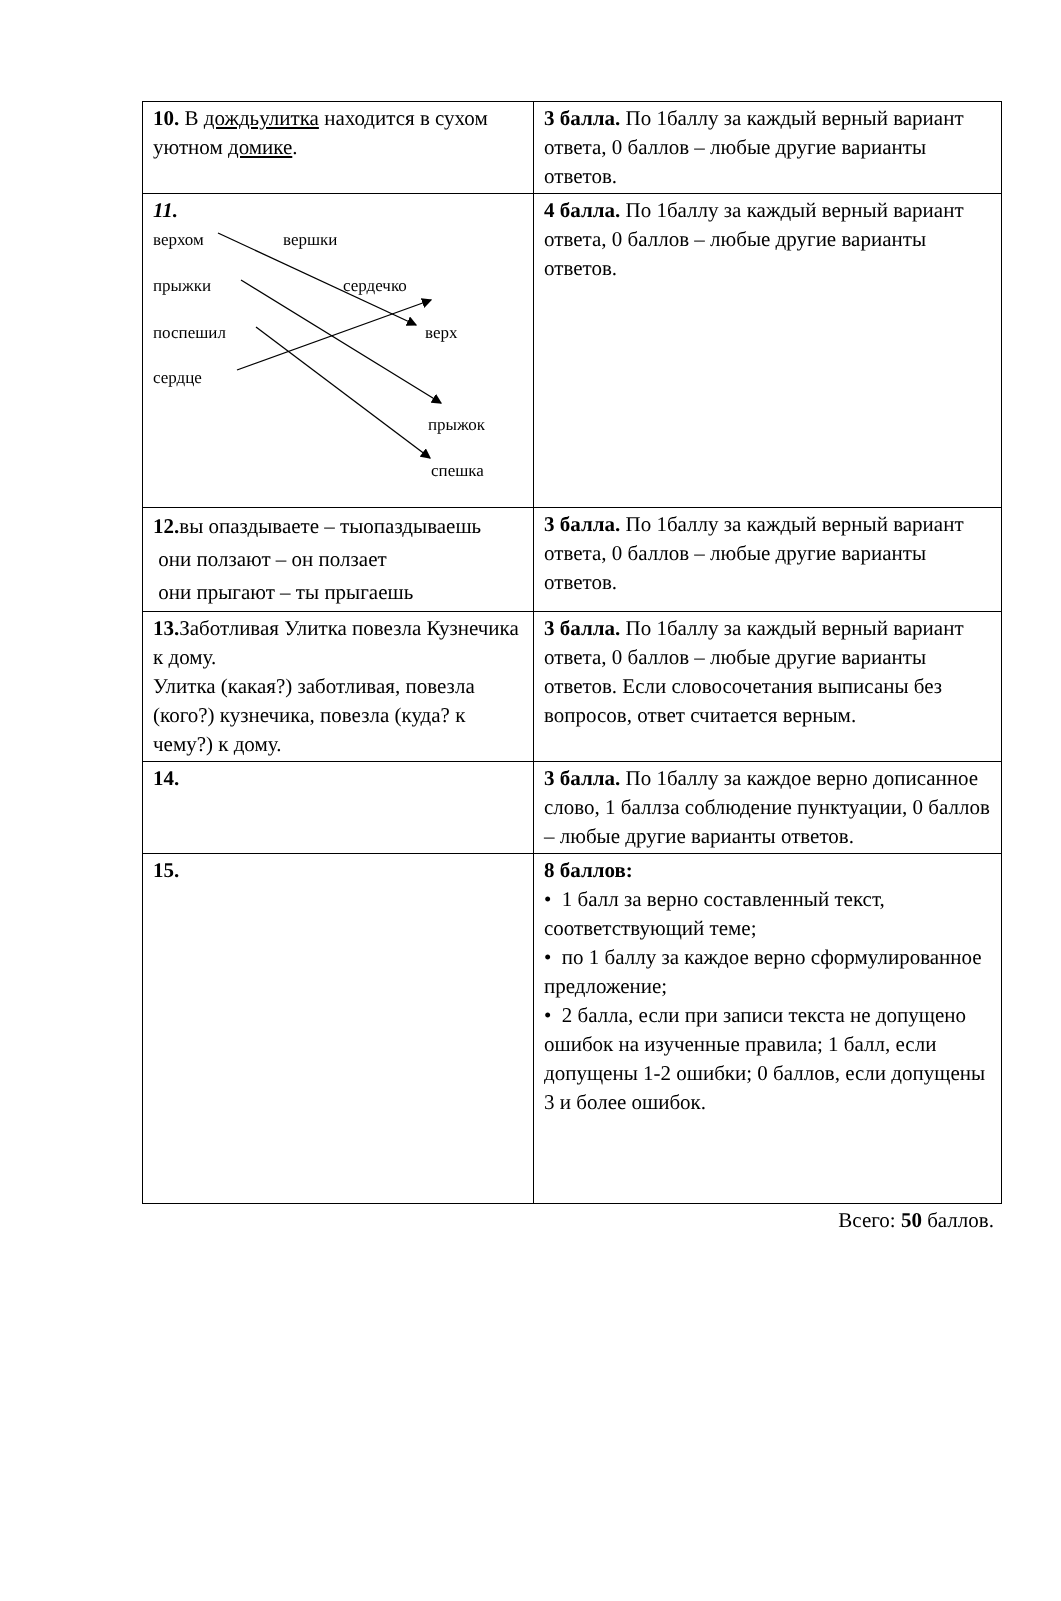| 10. В дождьулитка находится в сухом уютном домике . | 3 балла. По 1баллу за каждый верный вариант ответа, 0 баллов – любые другие варианты ответов. |
| 11. верхом вершки прыжки сердечко поспешил верх сердце прыжок спешка | 4 балла. По 1баллу за каждый верный вариант ответа, 0 баллов – любые другие варианты ответов. |
| 12. вы опаздываете – тыопаздываешь они ползают – он ползает они прыгают – ты прыгаешь | 3 балла. По 1баллу за каждый верный вариант ответа, 0 баллов – любые другие варианты ответов. |
| 13. Заботливая Улитка повезла Кузнечика к дому. Улитка (какая?) заботливая, повезла (кого?) кузнечика, повезла (куда? к чему?) к дому. | 3 балла. По 1баллу за каждый верный вариант ответа, 0 баллов – любые другие варианты ответов. Если словосочетания выписаны без вопросов, ответ считается верным. |
| 14. | 3 балла. По 1баллу за каждое верно дописанное слово, 1 баллза соблюдение пунктуации, 0 баллов – любые другие варианты ответов. |
| 15. | 8 баллов: • 1 балл за верно составленный текст, соответствующий теме; • по 1 баллу за каждое верно сформулированное предложение; • 2 балла, если при записи текста не допущено ошибок на изученные правила; 1 балл, если допущены 1-2 ошибки; 0 баллов, если допущены 3 и более ошибок. |
Всего: 50 баллов.